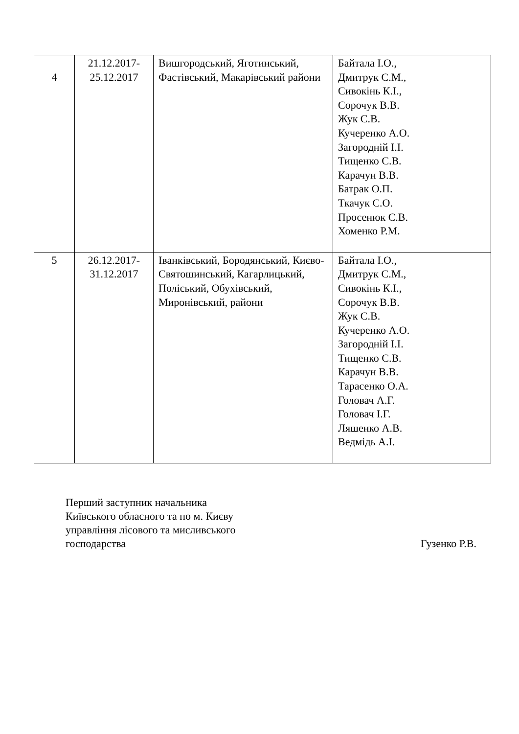| 4 | 21.12.2017- 25.12.2017 | Вишгородський, Яготинський, Фастівський, Макарівський райони | Байтала І.О., Дмитрук С.М., Сивокінь К.І., Сорочук В.В. Жук С.В. Кучеренко А.О. Загородній І.І. Тищенко С.В. Карачун В.В. Батрак О.П. Ткачук С.О. Просенюк С.В. Хоменко Р.М. |
| 5 | 26.12.2017- 31.12.2017 | Іванківський, Бородянський, Києво-Святошинський, Кагарлицький, Поліський, Обухівський, Миронівський, райони | Байтала І.О., Дмитрук С.М., Сивокінь К.І., Сорочук В.В. Жук С.В. Кучеренко А.О. Загородній І.І. Тищенко С.В. Карачун В.В. Тарасенко О.А. Головач А.Г. Головач І.Г. Ляшенко А.В. Ведмідь А.І. |
Перший заступник начальника
Київського обласного та по м. Києву
управління лісового та мисливського
господарства
Гузенко Р.В.